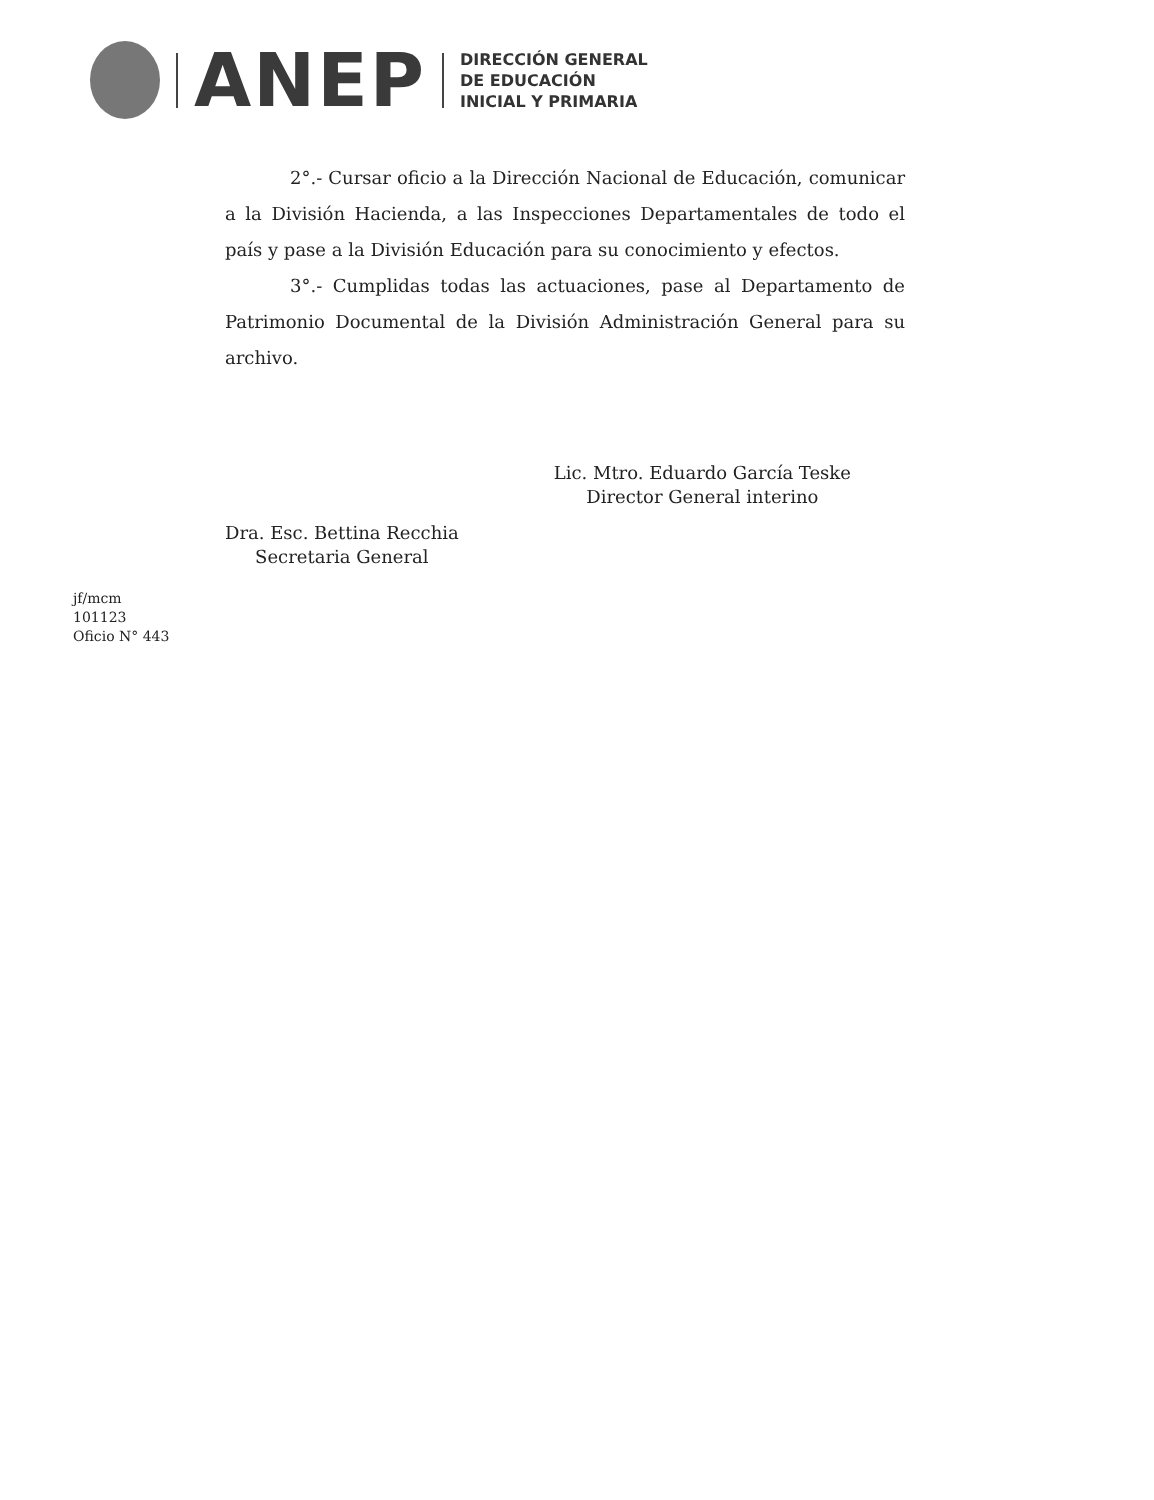ANEP
DIRECCIÓN GENERAL
DE EDUCACIÓN
INICIAL Y PRIMARIA
2°.- Cursar oficio a la Dirección Nacional de Educación, comunicar a la División Hacienda, a las Inspecciones Departamentales de todo el país y pase a la División Educación para su conocimiento y efectos.
3°.- Cumplidas todas las actuaciones, pase al Departamento de Patrimonio Documental de la División Administración General para su archivo.
Dra. Esc. Bettina Recchia
Secretaria General
Lic. Mtro. Eduardo García Teske
Director General interino
jf/mcm
101123
Oficio N° 443